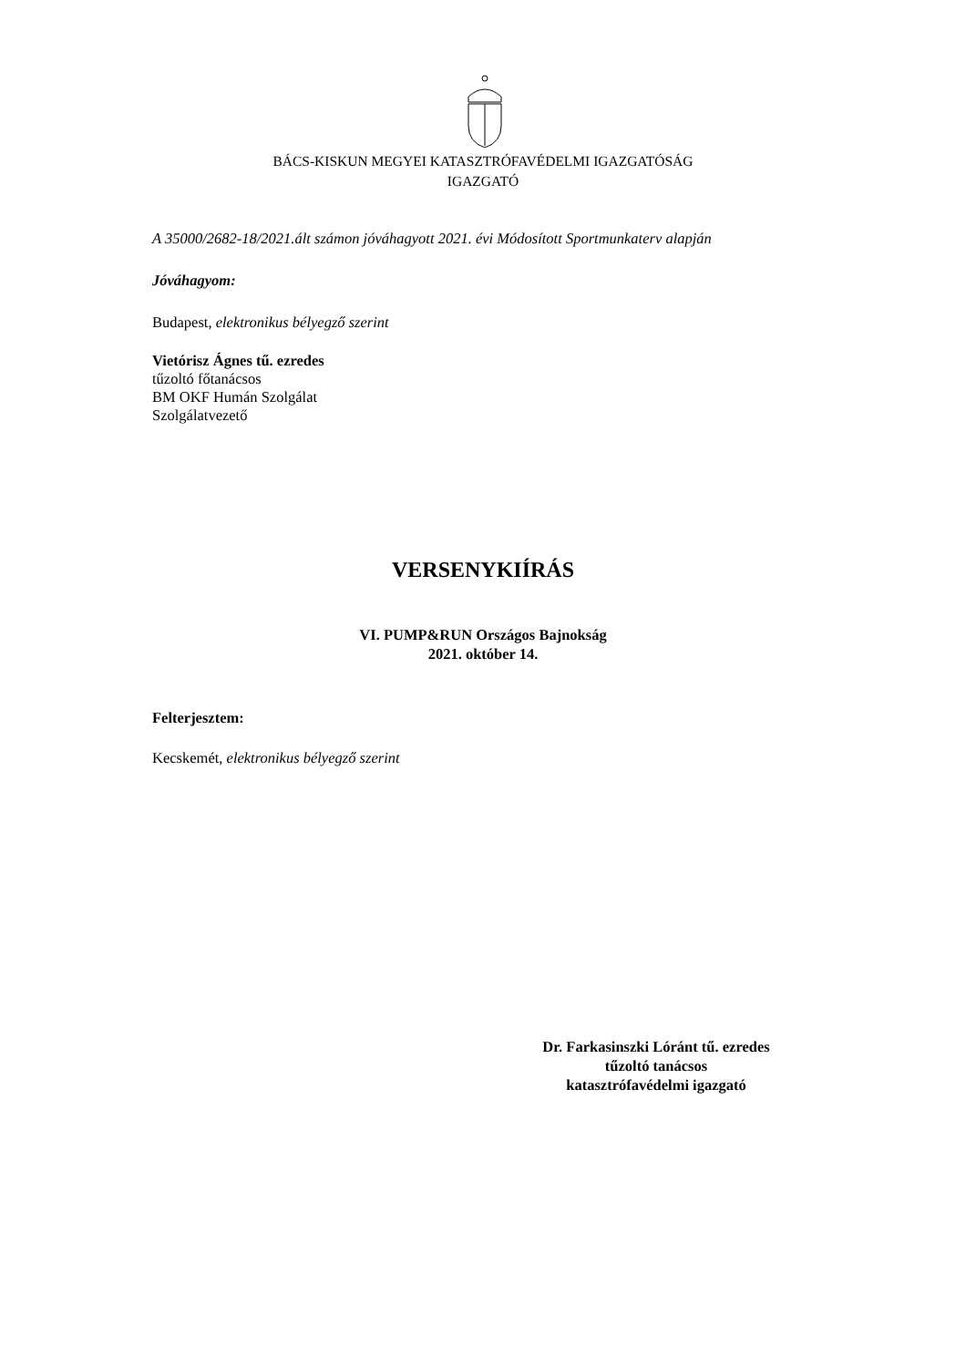BÁCS-KISKUN MEGYEI KATASZTRÓFAVÉDELMI IGAZGATÓSÁG
IGAZGATÓ
A 35000/2682-18/2021.ált számon jóváhagyott 2021. évi Módosított Sportmunkaterv alapján
Jóváhagyom:
Budapest, elektronikus bélyegző szerint
Vietórisz Ágnes tű. ezredes
tűzoltó főtanácsos
BM OKF Humán Szolgálat
Szolgálatvezető
VERSENYKIÍRÁS
VI. PUMP&RUN Országos Bajnokság
2021. október 14.
Felterjesztem:
Kecskemét, elektronikus bélyegző szerint
Dr. Farkasinszki Lóránt tű. ezredes
tűzoltó tanácsos
katasztrófavédelmi igazgató